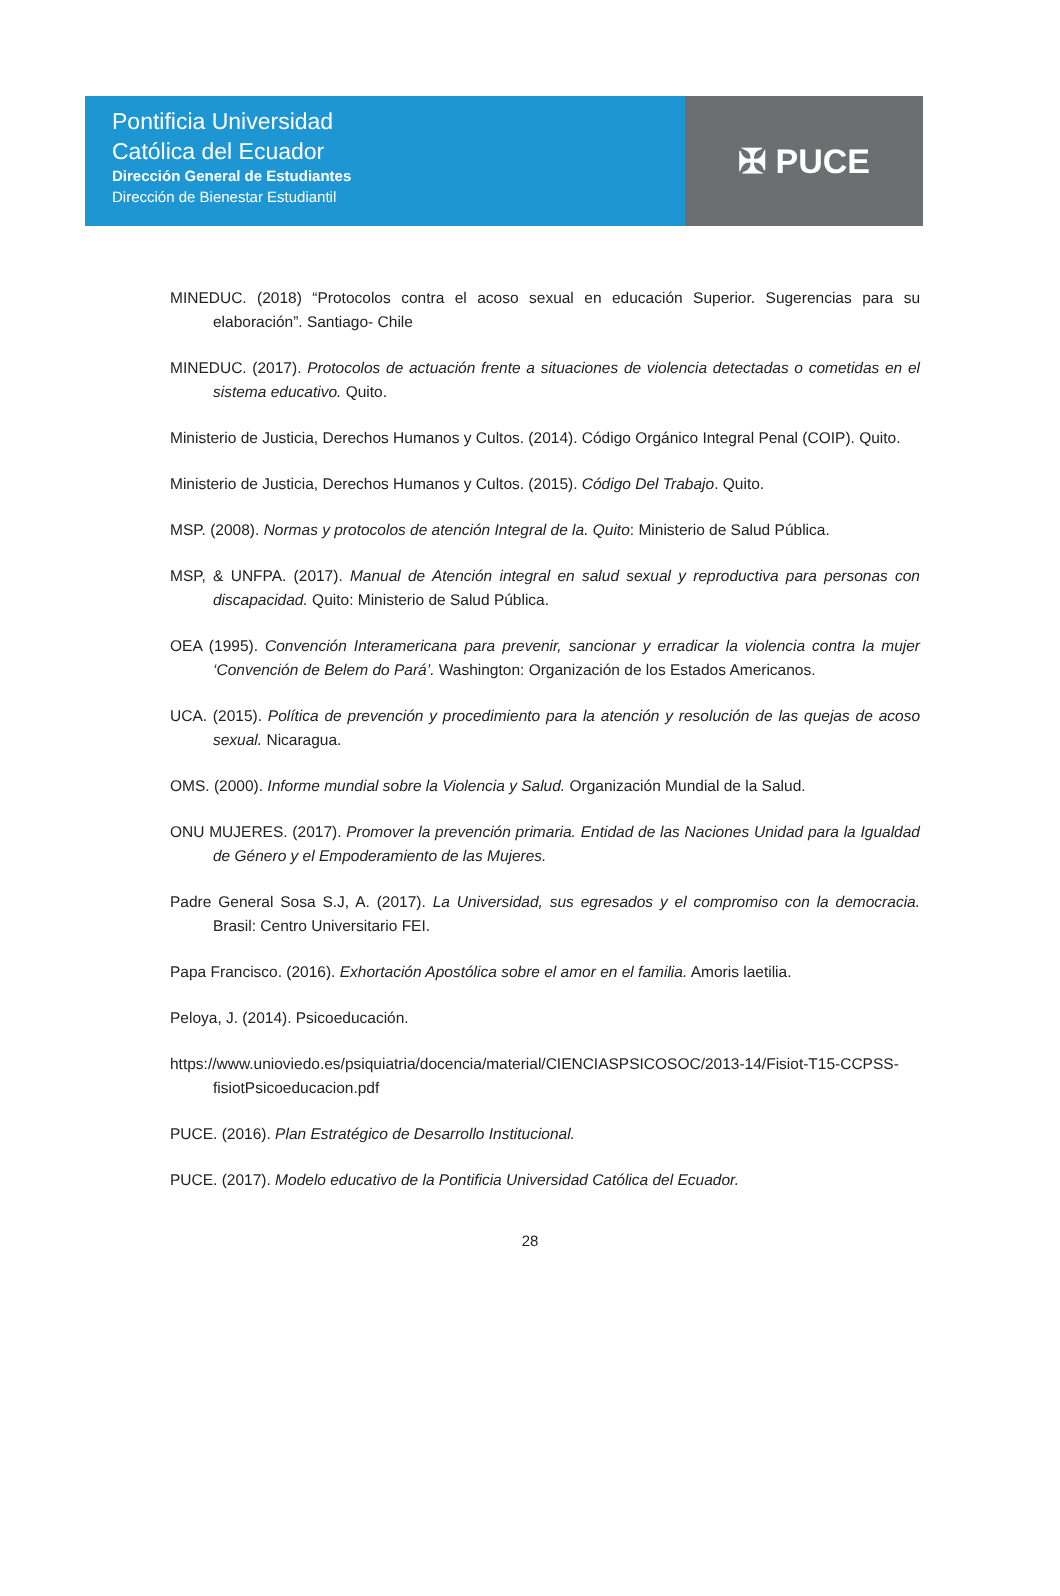Pontificia Universidad
Católica del Ecuador
Dirección General de Estudiantes
Dirección de Bienestar Estudiantil
✠ PUCE
MINEDUC. (2018) “Protocolos contra el acoso sexual en educación Superior. Sugerencias para su elaboración”. Santiago- Chile
MINEDUC. (2017). Protocolos de actuación frente a situaciones de violencia detectadas o cometidas en el sistema educativo. Quito.
Ministerio de Justicia, Derechos Humanos y Cultos. (2014). Código Orgánico Integral Penal (COIP). Quito.
Ministerio de Justicia, Derechos Humanos y Cultos. (2015). Código Del Trabajo. Quito.
MSP. (2008). Normas y protocolos de atención Integral de la. Quito: Ministerio de Salud Pública.
MSP, & UNFPA. (2017). Manual de Atención integral en salud sexual y reproductiva para personas con discapacidad. Quito: Ministerio de Salud Pública.
OEA (1995). Convención Interamericana para prevenir, sancionar y erradicar la violencia contra la mujer ‘Convención de Belem do Pará’. Washington: Organización de los Estados Americanos.
UCA. (2015). Política de prevención y procedimiento para la atención y resolución de las quejas de acoso sexual. Nicaragua.
OMS. (2000). Informe mundial sobre la Violencia y Salud. Organización Mundial de la Salud.
ONU MUJERES. (2017). Promover la prevención primaria. Entidad de las Naciones Unidad para la Igualdad de Género y el Empoderamiento de las Mujeres.
Padre General Sosa S.J, A. (2017). La Universidad, sus egresados y el compromiso con la democracia. Brasil: Centro Universitario FEI.
Papa Francisco. (2016). Exhortación Apostólica sobre el amor en el familia. Amoris laetilia.
Peloya, J. (2014). Psicoeducación.
https://www.unioviedo.es/psiquiatria/docencia/material/CIENCIASPSICOSOC/2013-14/Fisiot-T15-CCPSS-fisiotPsicoeducacion.pdf
PUCE. (2016). Plan Estratégico de Desarrollo Institucional.
PUCE. (2017). Modelo educativo de la Pontificia Universidad Católica del Ecuador.
28